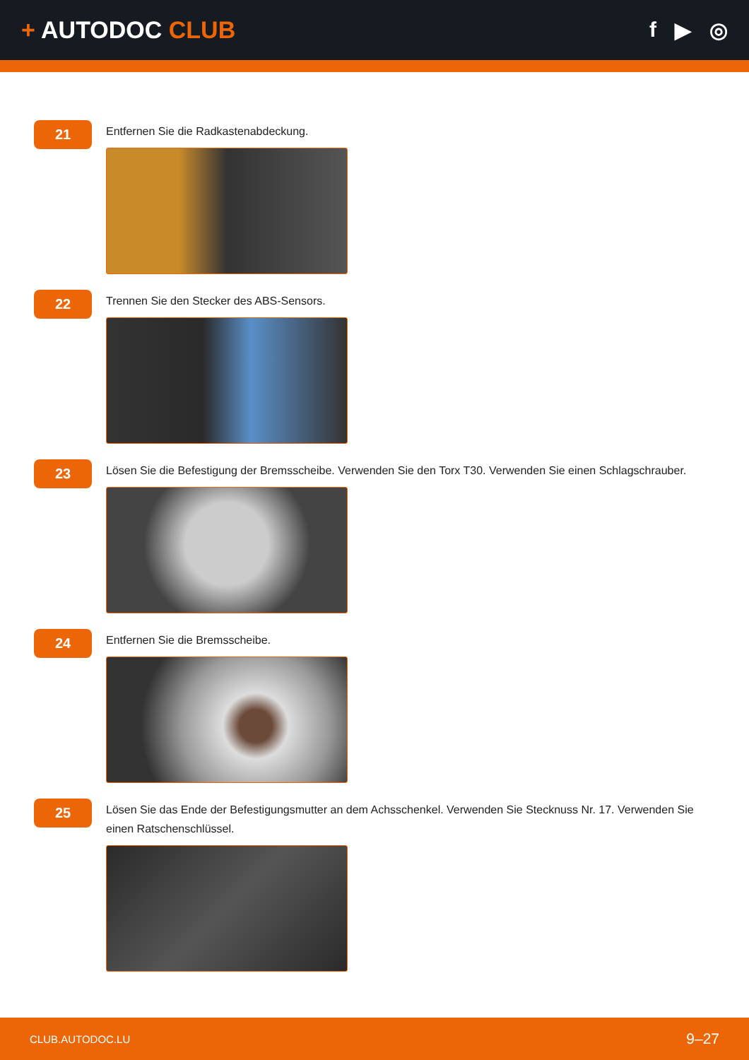+ AUTODOC CLUB f ▶ ◎
21
Entfernen Sie die Radkastenabdeckung.
22
Trennen Sie den Stecker des ABS-Sensors.
23
Lösen Sie die Befestigung der Bremsscheibe. Verwenden Sie den Torx T30. Verwenden Sie einen Schlagschrauber.
24
Entfernen Sie die Bremsscheibe.
25
Lösen Sie das Ende der Befestigungsmutter an dem Achsschenkel. Verwenden Sie Stecknuss Nr. 17. Verwenden Sie einen Ratschenschlüssel.
CLUB.AUTODOC.LU 9–27